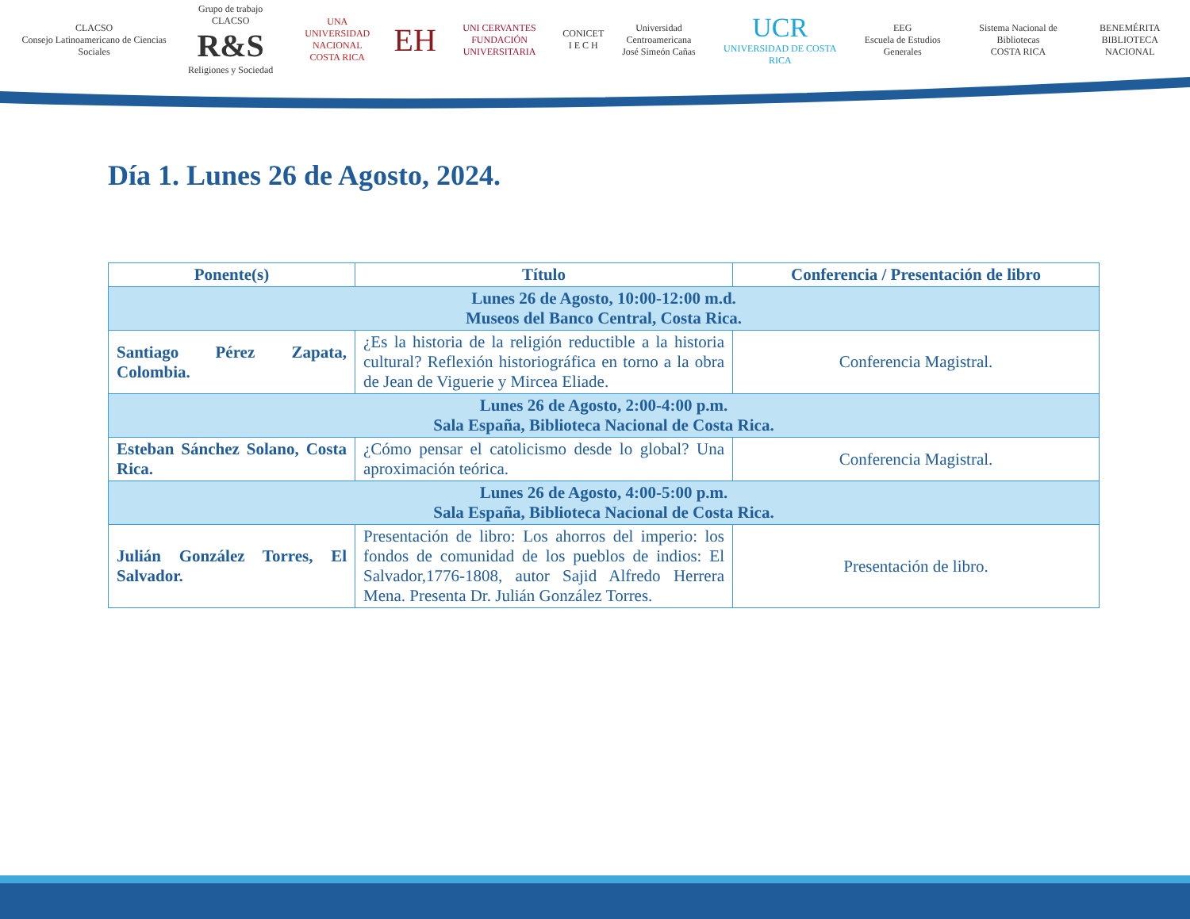CLACSO
Consejo Latinoamericano de Ciencias Sociales
Grupo de trabajo CLACSO
R&S
Religiones y Sociedad
UNA
UNIVERSIDAD NACIONAL
COSTA RICA
EH
UNI CERVANTES
FUNDACIÓN UNIVERSITARIA
CONICET
I E C H
Universidad Centroamericana
José Simeón Cañas
UCR
UNIVERSIDAD DE COSTA RICA
EEG
Escuela de Estudios Generales
Sistema Nacional de Bibliotecas
COSTA RICA
BENEMÉRITA
BIBLIOTECA NACIONAL
Día 1. Lunes 26 de Agosto, 2024.
| Ponente(s) | Título | Conferencia / Presentación de libro |
| --- | --- | --- |
| Lunes 26 de Agosto, 10:00-12:00 m.d. Museos del Banco Central, Costa Rica. | | |
| Santiago Pérez Zapata, Colombia. | ¿Es la historia de la religión reductible a la historia cultural? Reflexión historiográfica en torno a la obra de Jean de Viguerie y Mircea Eliade. | Conferencia Magistral. |
| Lunes 26 de Agosto, 2:00-4:00 p.m. Sala España, Biblioteca Nacional de Costa Rica. | | |
| Esteban Sánchez Solano, Costa Rica. | ¿Cómo pensar el catolicismo desde lo global? Una aproximación teórica. | Conferencia Magistral. |
| Lunes 26 de Agosto, 4:00-5:00 p.m. Sala España, Biblioteca Nacional de Costa Rica. | | |
| Julián González Torres, El Salvador. | Presentación de libro: Los ahorros del imperio: los fondos de comunidad de los pueblos de indios: El Salvador,1776-1808, autor Sajid Alfredo Herrera Mena. Presenta Dr. Julián González Torres. | Presentación de libro. |